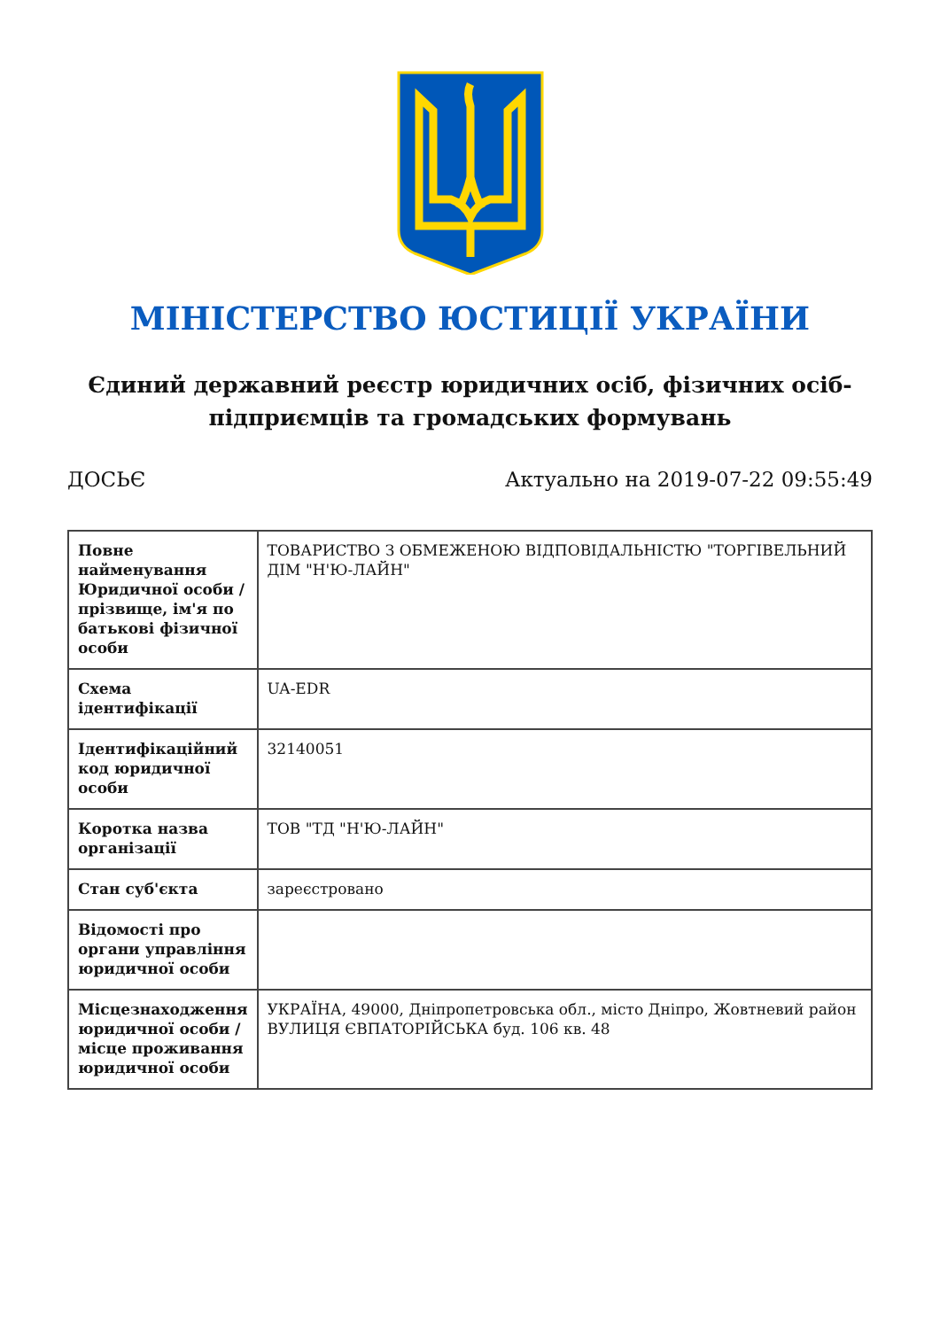МІНІСТЕРСТВО ЮСТИЦІЇ УКРАЇНИ
Єдиний державний реєстр юридичних осіб, фізичних осіб-підприємців та громадських формувань
ДОСЬЄ Актуально на 2019-07-22 09:55:49
| Повне найменування Юридичної особи / прізвище, ім'я по батькові фізичної особи | ТОВАРИСТВО З ОБМЕЖЕНОЮ ВІДПОВІДАЛЬНІСТЮ "ТОРГІВЕЛЬНИЙ ДІМ "Н'Ю-ЛАЙН" |
| Схема ідентифікації | UA-EDR |
| Ідентифікаційний код юридичної особи | 32140051 |
| Коротка назва організації | ТОВ "ТД "Н'Ю-ЛАЙН" |
| Стан суб'єкта | зареєстровано |
| Відомості про органи управління юридичної особи | |
| Місцезнаходження юридичної особи / місце проживання юридичної особи | УКРАЇНА, 49000, Дніпропетровська обл., місто Дніпро, Жовтневий район ВУЛИЦЯ ЄВПАТОРІЙСЬКА буд. 106 кв. 48 |